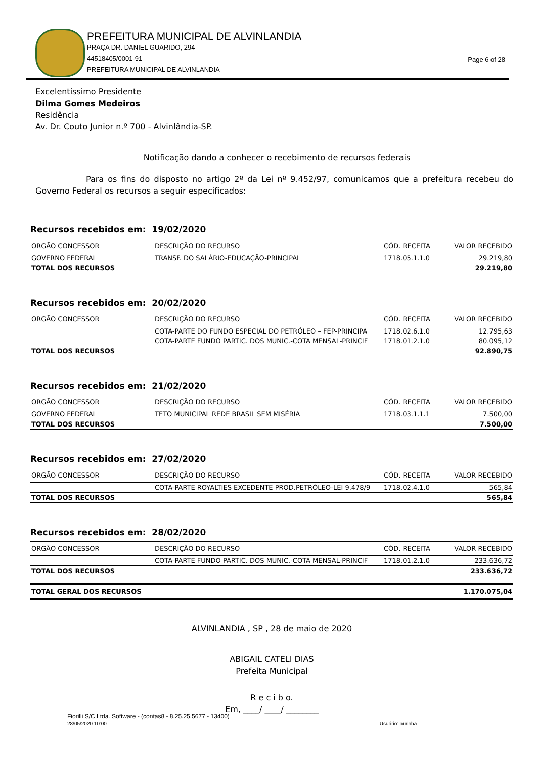PREFEITURA MUNICIPAL DE ALVINLANDIA
PRAÇA DR. DANIEL GUARIDO, 294
44518405/0001-91
PREFEITURA MUNICIPAL DE ALVINLANDIA
Page 6 of 28
Excelentíssimo Presidente
Dilma Gomes Medeiros
Residência
Av. Dr. Couto Junior n.º 700 - Alvinlândia-SP.
Notificação dando a conhecer o recebimento de recursos federais
Para os fins do disposto no artigo 2º da Lei nº 9.452/97, comunicamos que a prefeitura recebeu do Governo Federal os recursos a seguir especificados:
Recursos recebidos em: 19/02/2020
| ORGÃO CONCESSOR | DESCRIÇÃO DO RECURSO | CÓD. RECEITA | VALOR RECEBIDO |
| --- | --- | --- | --- |
| GOVERNO FEDERAL | TRANSF. DO SALÁRIO-EDUCAÇÃO-PRINCIPAL | 1718.05.1.1.0 | 29.219,80 |
| TOTAL DOS RECURSOS | | | 29.219,80 |
Recursos recebidos em: 20/02/2020
| ORGÃO CONCESSOR | DESCRIÇÃO DO RECURSO | CÓD. RECEITA | VALOR RECEBIDO |
| --- | --- | --- | --- |
| | COTA-PARTE DO FUNDO ESPECIAL DO PETRÓLEO – FEP-PRINCIPA | 1718.02.6.1.0 | 12.795,63 |
| | COTA-PARTE FUNDO PARTIC. DOS MUNIC.-COTA MENSAL-PRINCIF | 1718.01.2.1.0 | 80.095,12 |
| TOTAL DOS RECURSOS | | | 92.890,75 |
Recursos recebidos em: 21/02/2020
| ORGÃO CONCESSOR | DESCRIÇÃO DO RECURSO | CÓD. RECEITA | VALOR RECEBIDO |
| --- | --- | --- | --- |
| GOVERNO FEDERAL | TETO MUNICIPAL REDE BRASIL SEM MISÉRIA | 1718.03.1.1.1 | 7.500,00 |
| TOTAL DOS RECURSOS | | | 7.500,00 |
Recursos recebidos em: 27/02/2020
| ORGÃO CONCESSOR | DESCRIÇÃO DO RECURSO | CÓD. RECEITA | VALOR RECEBIDO |
| --- | --- | --- | --- |
| | COTA-PARTE ROYALTIES EXCEDENTE PROD.PETRÓLEO-LEI 9.478/9 | 1718.02.4.1.0 | 565,84 |
| TOTAL DOS RECURSOS | | | 565,84 |
Recursos recebidos em: 28/02/2020
| ORGÃO CONCESSOR | DESCRIÇÃO DO RECURSO | CÓD. RECEITA | VALOR RECEBIDO |
| --- | --- | --- | --- |
| | COTA-PARTE FUNDO PARTIC. DOS MUNIC.-COTA MENSAL-PRINCIF | 1718.01.2.1.0 | 233.636,72 |
| TOTAL DOS RECURSOS | | | 233.636,72 |
| TOTAL GERAL DOS RECURSOS | 1.170.075,04 |
ALVINLANDIA , SP , 28 de maio de 2020
ABIGAIL CATELI DIAS
Prefeita Municipal
R e c i b o.
Em, ____/ ____/ ________
Fiorilli S/C Ltda. Software - (contas8 - 8.25.25.5677 - 13400)
28/05/2020 10:00 Usuário: aurinha